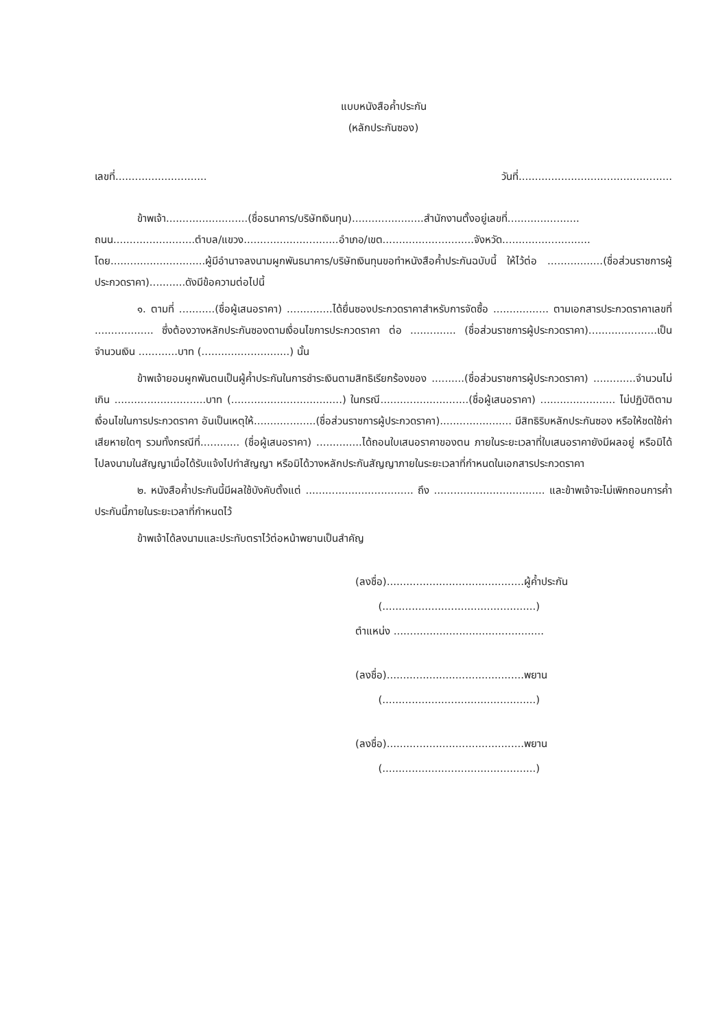แบบหนังสือค้ำประกัน
(หลักประกันซอง)
เลขที่............................ วันที่...............................................
ข้าพเจ้า.........................(ชื่อธนาคาร/บริษัทเงินทุน)......................สำนักงานตั้งอยู่เลขที่...................... ถนน.........................ตำบล/แขวง.............................อำเภอ/เขต............................จังหวัด........................... โดย.............................ผู้มีอำนาจลงนามผูกพันธนาคาร/บริษัทเงินทุนขอทำหนังสือค้ำประกันฉบับนี้ ให้ไว้ต่อ .................(ชื่อส่วนราชการผู้ประกวดราคา)...........ดังมีข้อความต่อไปนี้
๑. ตามที่ ...........(ชื่อผู้เสนอราคา) ..............ได้ยื่นซองประกวดราคาสำหรับการจัดซื้อ ................. ตามเอกสารประกวดราคาเลขที่ .................. ซึ่งต้องวางหลักประกันซองตามเงื่อนไขการประกวดราคา ต่อ .............. (ชื่อส่วนราชการผู้ประกวดราคา).....................เป็นจำนวนเงิน ............บาท (...........................) นั้น
ข้าพเจ้ายอมผูกพันตนเป็นผู้ค้ำประกันในการชำระเงินตามสิทธิเรียกร้องของ ..........(ชื่อส่วนราชการผู้ประกวดราคา) .............จำนวนไม่เกิน ............................บาท (..................................) ในกรณี...........................(ชื่อผู้เสนอราคา) ....................... ไม่ปฏิบัติตามเงื่อนไขในการประกวดราคา อันเป็นเหตุให้...................(ชื่อส่วนราชการผู้ประกวดราคา)...................... มีสิทธิริบหลักประกันซอง หรือให้ชดใช้ค่าเสียหายใดๆ รวมทั้งกรณีที่............ (ชื่อผู้เสนอราคา) ..............ได้ถอนใบเสนอราคาของตน ภายในระยะเวลาที่ใบเสนอราคายังมีผลอยู่ หรือมิได้ไปลงนามในสัญญาเมื่อได้รับแจ้งไปทำสัญญา หรือมิได้วางหลักประกันสัญญาภายในระยะเวลาที่กำหนดในเอกสารประกวดราคา
๒. หนังสือค้ำประกันนี้มีผลใช้บังคับตั้งแต่ ................................. ถึง .................................. และข้าพเจ้าจะไม่เพิกถอนการค้ำประกันนี้ภายในระยะเวลาที่กำหนดไว้
ข้าพเจ้าได้ลงนามและประทับตราไว้ต่อหน้าพยานเป็นสำคัญ
(ลงชื่อ)..........................................ผู้ค้ำประกัน
(...............................................)
ตำแหน่ง ..............................................
(ลงชื่อ)..........................................พยาน
(...............................................)
(ลงชื่อ)..........................................พยาน
(...............................................)